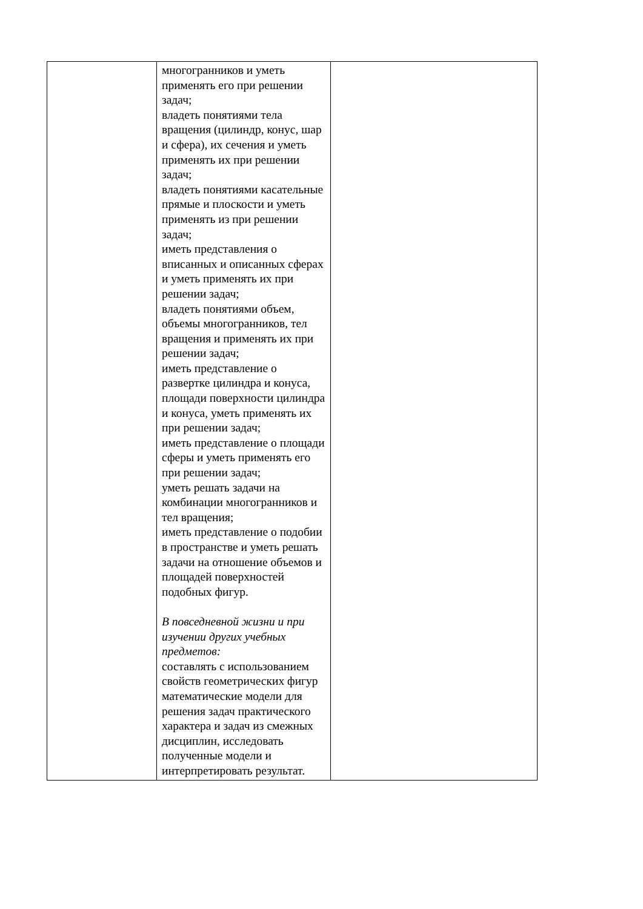| | многогранников и уметь применять его при решении задач; владеть понятиями тела вращения (цилиндр, конус, шар и сфера), их сечения и уметь применять их при решении задач; владеть понятиями касательные прямые и плоскости и уметь применять из при решении задач; иметь представления о вписанных и описанных сферах и уметь применять их при решении задач; владеть понятиями объем, объемы многогранников, тел вращения и применять их при решении задач; иметь представление о развертке цилиндра и конуса, площади поверхности цилиндра и конуса, уметь применять их при решении задач; иметь представление о площади сферы и уметь применять его при решении задач; уметь решать задачи на комбинации многогранников и тел вращения; иметь представление о подобии в пространстве и уметь решать задачи на отношение объемов и площадей поверхностей подобных фигур. В повседневной жизни и при изучении других учебных предметов: составлять с использованием свойств геометрических фигур математические модели для решения задач практического характера и задач из смежных дисциплин, исследовать полученные модели и интерпретировать результат. | |